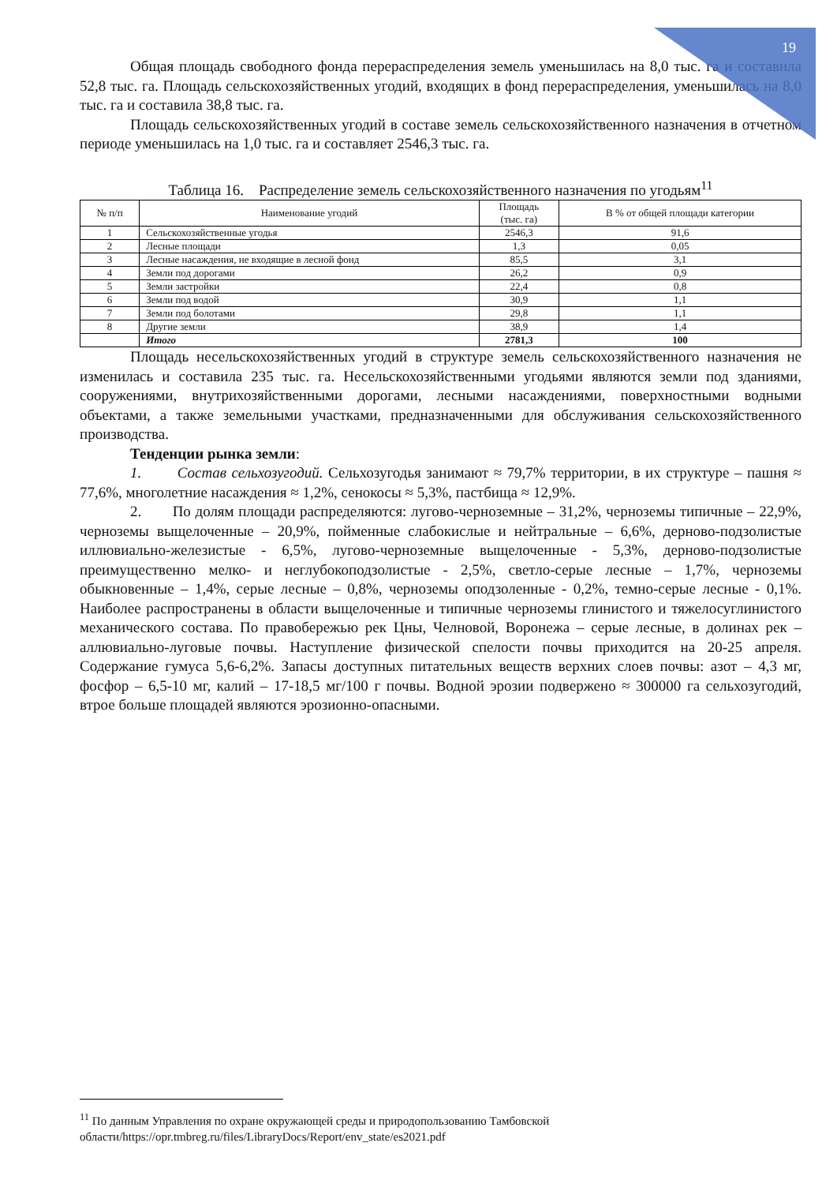19
Общая площадь свободного фонда перераспределения земель уменьшилась на 8,0 тыс. га и составила 52,8 тыс. га. Площадь сельскохозяйственных угодий, входящих в фонд перераспределения, уменьшилась на 8,0 тыс. га и составила 38,8 тыс. га.
Площадь сельскохозяйственных угодий в составе земель сельскохозяйственного назначения в отчетном периоде уменьшилась на 1,0 тыс. га и составляет 2546,3 тыс. га.
Таблица 16. Распределение земель сельскохозяйственного назначения по угодьям<sup>11</sup>
| № п/п | Наименование угодий | Площадь (тыс. га) | В % от общей площади категории |
| --- | --- | --- | --- |
| 1 | Сельскохозяйственные угодья | 2546,3 | 91,6 |
| 2 | Лесные площади | 1,3 | 0,05 |
| 3 | Лесные насаждения, не входящие в лесной фонд | 85,5 | 3,1 |
| 4 | Земли под дорогами | 26,2 | 0,9 |
| 5 | Земли застройки | 22,4 | 0,8 |
| 6 | Земли под водой | 30,9 | 1,1 |
| 7 | Земли под болотами | 29,8 | 1,1 |
| 8 | Другие земли | 38,9 | 1,4 |
| | Итого | 2781,3 | 100 |
Площадь несельскохозяйственных угодий в структуре земель сельскохозяйственного назначения не изменилась и составила 235 тыс. га. Несельскохозяйственными угодьями являются земли под зданиями, сооружениями, внутрихозяйственными дорогами, лесными насаждениями, поверхностными водными объектами, а также земельными участками, предназначенными для обслуживания сельскохозяйственного производства.
Тенденции рынка земли:
1. Состав сельхозугодий. Сельхозугодья занимают ≈ 79,7% территории, в их структуре – пашня ≈ 77,6%, многолетние насаждения ≈ 1,2%, сенокосы ≈ 5,3%, пастбища ≈ 12,9%.
2. По долям площади распределяются: лугово-черноземные – 31,2%, черноземы типичные – 22,9%, черноземы выщелоченные – 20,9%, пойменные слабокислые и нейтральные – 6,6%, дерново-подзолистые иллювиально-железистые - 6,5%, лугово-черноземные выщелоченные - 5,3%, дерново-подзолистые преимущественно мелко- и неглубокоподзолистые - 2,5%, светло-серые лесные – 1,7%, черноземы обыкновенные – 1,4%, серые лесные – 0,8%, черноземы оподзоленные - 0,2%, темно-серые лесные - 0,1%. Наиболее распространены в области выщелоченные и типичные черноземы глинистого и тяжелосуглинистого механического состава. По правобережью рек Цны, Челновой, Воронежа – серые лесные, в долинах рек – аллювиально-луговые почвы. Наступление физической спелости почвы приходится на 20-25 апреля. Содержание гумуса 5,6-6,2%. Запасы доступных питательных веществ верхних слоев почвы: азот – 4,3 мг, фосфор – 6,5-10 мг, калий – 17-18,5 мг/100 г почвы. Водной эрозии подвержено ≈ 300000 га сельхозугодий, втрое больше площадей являются эрозионно-опасными.
<sup>11</sup> По данным Управления по охране окружающей среды и природопользованию Тамбовской области/https://opr.tmbreg.ru/files/LibraryDocs/Report/env_state/es2021.pdf